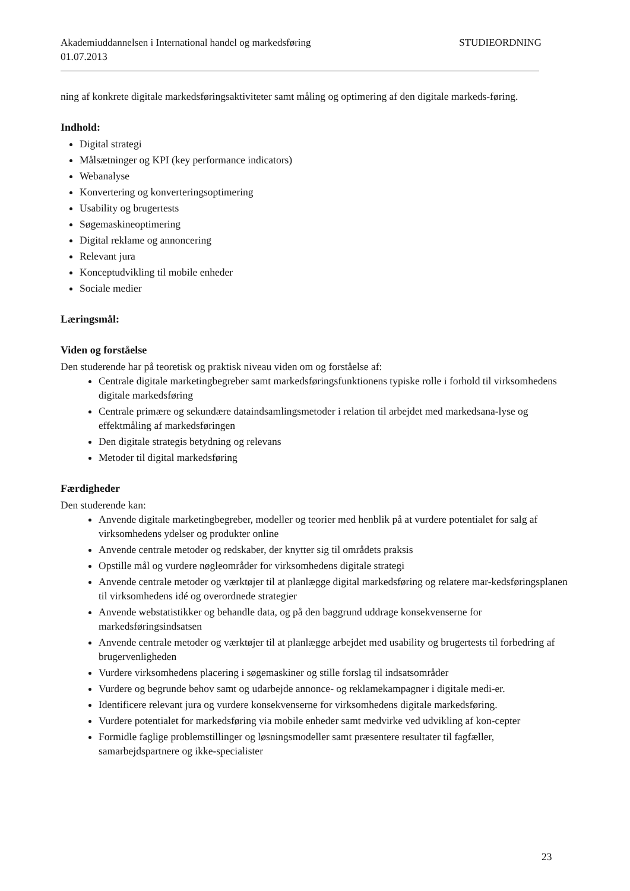Akademiuddannelsen i International handel og markedsføring STUDIEORDNING
01.07.2013
ning af konkrete digitale markedsføringsaktiviteter samt måling og optimering af den digitale markeds-føring.
Indhold:
Digital strategi
Målsætninger og KPI (key performance indicators)
Webanalyse
Konvertering og konverteringsoptimering
Usability og brugertests
Søgemaskineoptimering
Digital reklame og annoncering
Relevant jura
Konceptudvikling til mobile enheder
Sociale medier
Læringsmål:
Viden og forståelse
Den studerende har på teoretisk og praktisk niveau viden om og forståelse af:
Centrale digitale marketingbegreber samt markedsføringsfunktionens typiske rolle i forhold til virksomhedens digitale markedsføring
Centrale primære og sekundære dataindsamlingsmetoder i relation til arbejdet med markedsana-lyse og effektmåling af markedsføringen
Den digitale strategis betydning og relevans
Metoder til digital markedsføring
Færdigheder
Den studerende kan:
Anvende digitale marketingbegreber, modeller og teorier med henblik på at vurdere potentialet for salg af virksomhedens ydelser og produkter online
Anvende centrale metoder og redskaber, der knytter sig til områdets praksis
Opstille mål og vurdere nøgleområder for virksomhedens digitale strategi
Anvende centrale metoder og værktøjer til at planlægge digital markedsføring og relatere mar-kedsføringsplanen til virksomhedens idé og overordnede strategier
Anvende webstatistikker og behandle data, og på den baggrund uddrage konsekvenserne for markedsføringsindsatsen
Anvende centrale metoder og værktøjer til at planlægge arbejdet med usability og brugertests til forbedring af brugervenligheden
Vurdere virksomhedens placering i søgemaskiner og stille forslag til indsatsområder
Vurdere og begrunde behov samt og udarbejde annonce- og reklamekampagner i digitale medi-er.
Identificere relevant jura og vurdere konsekvenserne for virksomhedens digitale markedsføring.
Vurdere potentialet for markedsføring via mobile enheder samt medvirke ved udvikling af kon-cepter
Formidle faglige problemstillinger og løsningsmodeller samt præsentere resultater til fagfæller, samarbejdspartnere og ikke-specialister
23